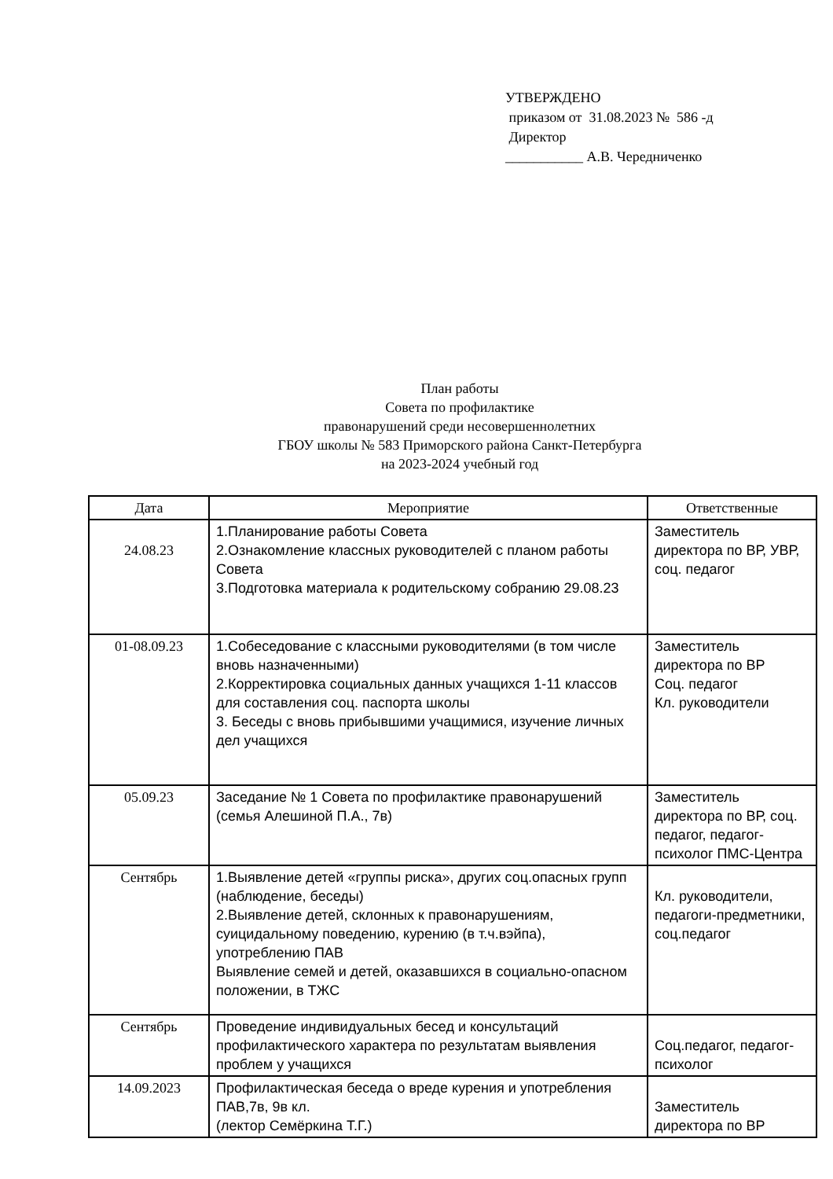УТВЕРЖДЕНО
приказом от 31.08.2023 № 586 -д
Директор
___________ А.В. Чередниченко
План работы
Совета по профилактике
правонарушений среди несовершеннолетних
ГБОУ школы № 583 Приморского района Санкт-Петербурга
на 2023-2024 учебный год
| Дата | Мероприятие | Ответственные |
| --- | --- | --- |
| 24.08.23 | 1.Планирование работы Совета 2.Ознакомление классных руководителей с планом работы Совета 3.Подготовка материала к родительскому собранию 29.08.23 | Заместитель директора по ВР, УВР, соц. педагог |
| 01-08.09.23 | 1.Собеседование с классными руководителями (в том числе вновь назначенными) 2.Корректировка социальных данных учащихся 1-11 классов для составления соц. паспорта школы 3. Беседы с вновь прибывшими учащимися, изучение личных дел учащихся | Заместитель директора по ВР Соц. педагог Кл. руководители |
| 05.09.23 | Заседание № 1 Совета по профилактике правонарушений (семья Алешиной П.А., 7в) | Заместитель директора по ВР, соц. педагог, педагог-психолог ПМС-Центра |
| Сентябрь | 1.Выявление детей «группы риска», других соц.опасных групп (наблюдение, беседы) 2.Выявление детей, склонных к правонарушениям, суицидальному поведению, курению (в т.ч.вэйпа), употреблению ПАВ Выявление семей и детей, оказавшихся в социально-опасном положении, в ТЖС | Кл. руководители, педагоги-предметники, соц.педагог |
| Сентябрь | Проведение индивидуальных бесед и консультаций профилактического характера по результатам выявления проблем у учащихся | Соц.педагог, педагог-психолог |
| 14.09.2023 | Профилактическая беседа о вреде курения и употребления ПАВ,7в, 9в кл. (лектор Семёркина Т.Г.) | Заместитель директора по ВР |